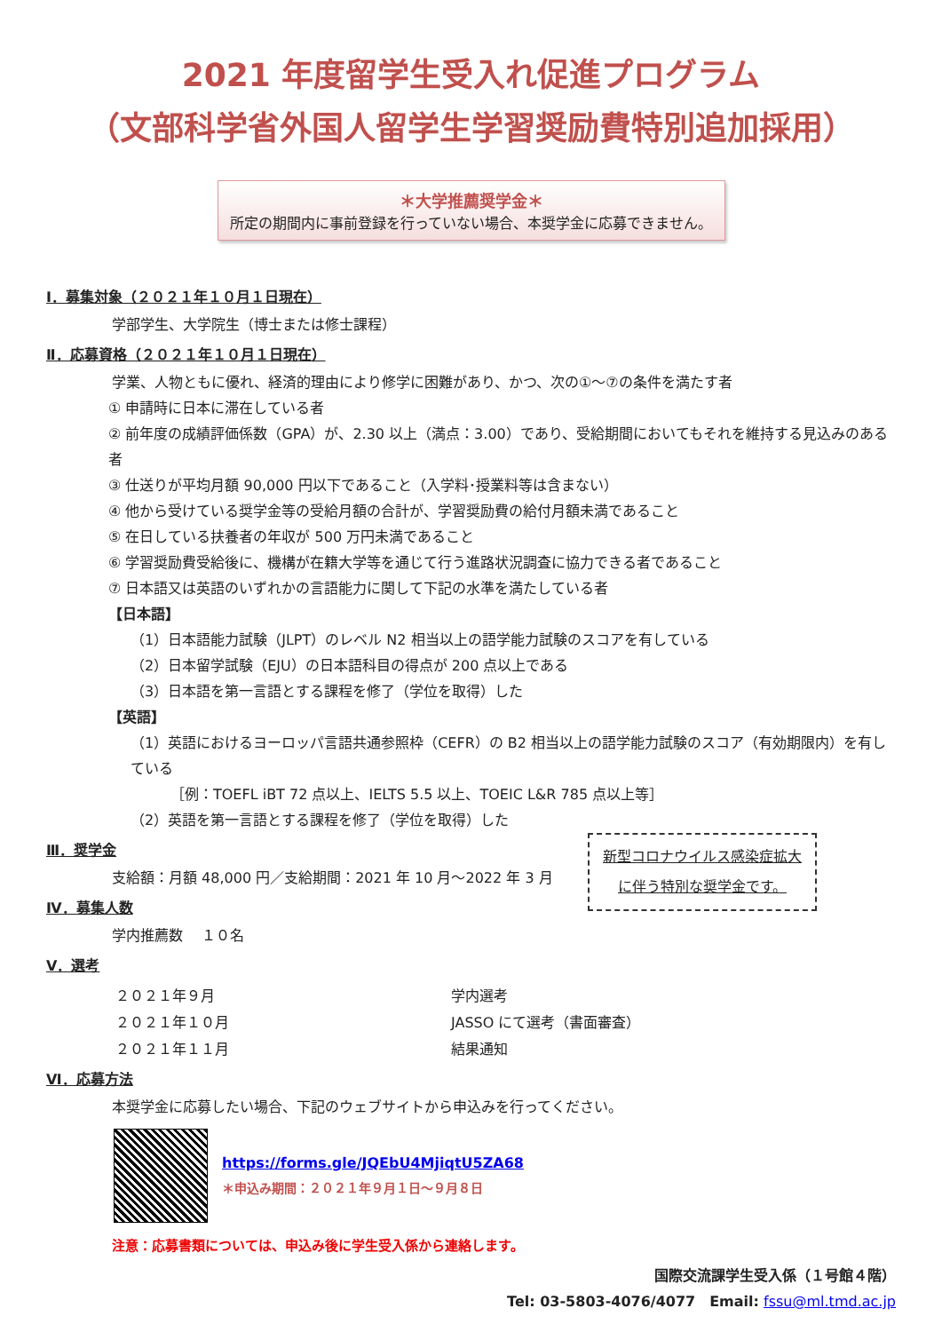2021 年度留学生受入れ促進プログラム
（文部科学省外国人留学生学習奨励費特別追加採用）
＊大学推薦奨学金＊
所定の期間内に事前登録を行っていない場合、本奨学金に応募できません。
Ⅰ．募集対象（２０２１年１０月１日現在）
学部学生、大学院生（博士または修士課程）
Ⅱ．応募資格（２０２１年１０月１日現在）
学業、人物ともに優れ、経済的理由により修学に困難があり、かつ、次の①～⑦の条件を満たす者
① 申請時に日本に滞在している者
② 前年度の成績評価係数（GPA）が、2.30 以上（満点：3.00）であり、受給期間においてもそれを維持する見込みのある者
③ 仕送りが平均月額 90,000 円以下であること（入学料･授業料等は含まない）
④ 他から受けている奨学金等の受給月額の合計が、学習奨励費の給付月額未満であること
⑤ 在日している扶養者の年収が 500 万円未満であること
⑥ 学習奨励費受給後に、機構が在籍大学等を通じて行う進路状況調査に協力できる者であること
⑦ 日本語又は英語のいずれかの言語能力に関して下記の水準を満たしている者
【日本語】
（1）日本語能力試験（JLPT）のレベル N2 相当以上の語学能力試験のスコアを有している
（2）日本留学試験（EJU）の日本語科目の得点が 200 点以上である
（3）日本語を第一言語とする課程を修了（学位を取得）した
【英語】
（1）英語におけるヨーロッパ言語共通参照枠（CEFR）の B2 相当以上の語学能力試験のスコア（有効期限内）を有している
［例：TOEFL iBT 72 点以上、IELTS 5.5 以上、TOEIC L&R 785 点以上等］
（2）英語を第一言語とする課程を修了（学位を取得）した
Ⅲ．奨学金
支給額：月額 48,000 円／支給期間：2021 年 10 月～2022 年 3 月
Ⅳ．募集人数
学内推薦数　 １０名
Ⅴ．選考
| ２０２１年９月 | 学内選考 |
| ２０２１年１０月 | JASSO にて選考（書面審査） |
| ２０２１年１１月 | 結果通知 |
Ⅵ．応募方法
本奨学金に応募したい場合、下記のウェブサイトから申込みを行ってください。
https://forms.gle/JQEbU4MjiqtU5ZA68
＊申込み期間：２０２１年９月１日～９月８日
注意：応募書類については、申込み後に学生受入係から連絡します。
国際交流課学生受入係（１号館４階）
Tel: 03-5803-4076/4077　Email: fssu@ml.tmd.ac.jp
新型コロナウイルス感染症拡大に伴う特別な奨学金です。